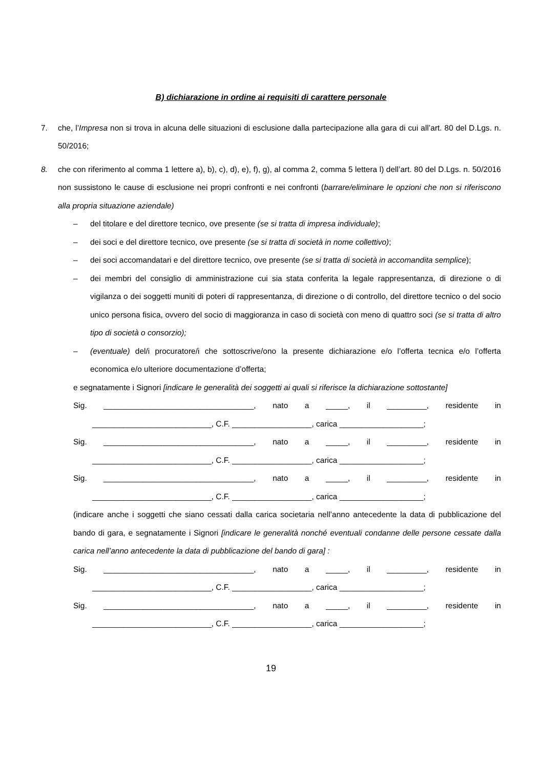B) dichiarazione in ordine ai requisiti di carattere personale
7. che, l’Impresa non si trova in alcuna delle situazioni di esclusione dalla partecipazione alla gara di cui all’art. 80 del D.Lgs. n. 50/2016;
8. che con riferimento al comma 1 lettere a), b), c), d), e), f), g), al comma 2, comma 5 lettera l) dell’art. 80 del D.Lgs. n. 50/2016 non sussistono le cause di esclusione nei propri confronti e nei confronti (barrare/eliminare le opzioni che non si riferiscono alla propria situazione aziendale)
– del titolare e del direttore tecnico, ove presente (se si tratta di impresa individuale);
– dei soci e del direttore tecnico, ove presente (se si tratta di società in nome collettivo);
– dei soci accomandatari e del direttore tecnico, ove presente (se si tratta di società in accomandita semplice);
– dei membri del consiglio di amministrazione cui sia stata conferita la legale rappresentanza, di direzione o di vigilanza o dei soggetti muniti di poteri di rappresentanza, di direzione o di controllo, del direttore tecnico o del socio unico persona fisica, ovvero del socio di maggioranza in caso di società con meno di quattro soci (se si tratta di altro tipo di società o consorzio);
– (eventuale) del/i procuratore/i che sottoscrive/ono la presente dichiarazione e/o l’offerta tecnica e/o l’offerta economica e/o ulteriore documentazione d’offerta;
e segnatamente i Signori [indicare le generalità dei soggetti ai quali si riferisce la dichiarazione sottostante]
Sig. __________________________________, nato a _____, il _________, residente in
___________________________, C.F. __________________, carica ___________________;
Sig. __________________________________, nato a _____, il _________, residente in
___________________________, C.F. __________________, carica ___________________;
Sig. __________________________________, nato a _____, il _________, residente in
___________________________, C.F. __________________, carica ___________________;
(indicare anche i soggetti che siano cessati dalla carica societaria nell’anno antecedente la data di pubblicazione del bando di gara, e segnatamente i Signori [indicare le generalità nonché eventuali condanne delle persone cessate dalla carica nell’anno antecedente la data di pubblicazione del bando di gara] :
Sig. __________________________________, nato a _____, il _________, residente in
___________________________, C.F. __________________, carica ___________________;
Sig. __________________________________, nato a _____, il _________, residente in
___________________________, C.F. __________________, carica ___________________;
19